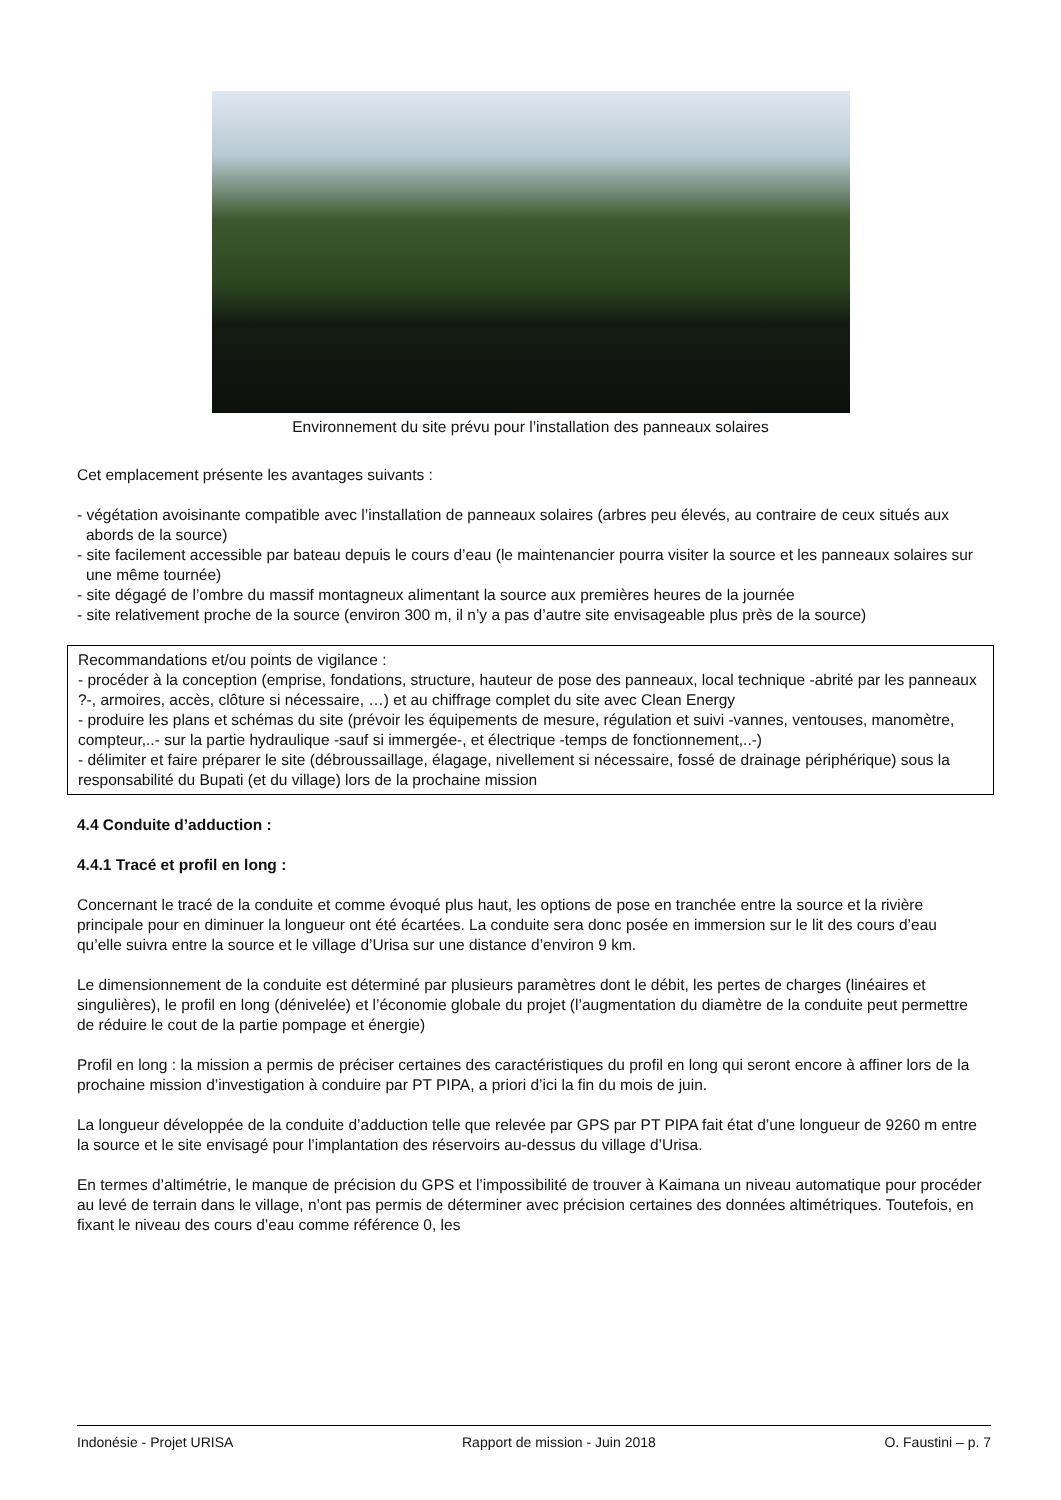Environnement du site prévu pour l’installation des panneaux solaires
Cet emplacement présente les avantages suivants :
- végétation avoisinante compatible avec l’installation de panneaux solaires (arbres peu élevés, au contraire de ceux situés aux abords de la source)
- site facilement accessible par bateau depuis le cours d’eau (le maintenancier pourra visiter la source et les panneaux solaires sur une même tournée)
- site dégagé de l’ombre du massif montagneux alimentant la source aux premières heures de la journée
- site relativement proche de la source (environ 300 m, il n’y a pas d’autre site envisageable plus près de la source)
Recommandations et/ou points de vigilance :
- procéder à la conception (emprise, fondations, structure, hauteur de pose des panneaux, local technique -abrité par les panneaux ?-, armoires, accès, clôture si nécessaire, …) et au chiffrage complet du site avec Clean Energy
- produire les plans et schémas du site (prévoir les équipements de mesure, régulation et suivi -vannes, ventouses, manomètre, compteur,..- sur la partie hydraulique -sauf si immergée-, et électrique -temps de fonctionnement,..-)
- délimiter et faire préparer le site (débroussaillage, élagage, nivellement si nécessaire, fossé de drainage périphérique) sous la responsabilité du Bupati (et du village) lors de la prochaine mission
4.4 Conduite d’adduction :
4.4.1 Tracé et profil en long :
Concernant le tracé de la conduite et comme évoqué plus haut, les options de pose en tranchée entre la source et la rivière principale pour en diminuer la longueur ont été écartées. La conduite sera donc posée en immersion sur le lit des cours d’eau qu’elle suivra entre la source et le village d’Urisa sur une distance d’environ 9 km.
Le dimensionnement de la conduite est déterminé par plusieurs paramètres dont le débit, les pertes de charges (linéaires et singulières), le profil en long (dénivelée) et l’économie globale du projet (l’augmentation du diamètre de la conduite peut permettre de réduire le cout de la partie pompage et énergie)
Profil en long : la mission a permis de préciser certaines des caractéristiques du profil en long qui seront encore à affiner lors de la prochaine mission d’investigation à conduire par PT PIPA, a priori d’ici la fin du mois de juin.
La longueur développée de la conduite d’adduction telle que relevée par GPS par PT PIPA fait état d’une longueur de 9260 m entre la source et le site envisagé pour l’implantation des réservoirs au-dessus du village d’Urisa.
En termes d’altimétrie, le manque de précision du GPS et l’impossibilité de trouver à Kaimana un niveau automatique pour procéder au levé de terrain dans le village, n’ont pas permis de déterminer avec précision certaines des données altimétriques. Toutefois, en fixant le niveau des cours d’eau comme référence 0, les
Indonésie - Projet URISA Rapport de mission - Juin 2018 O. Faustini – p. 7